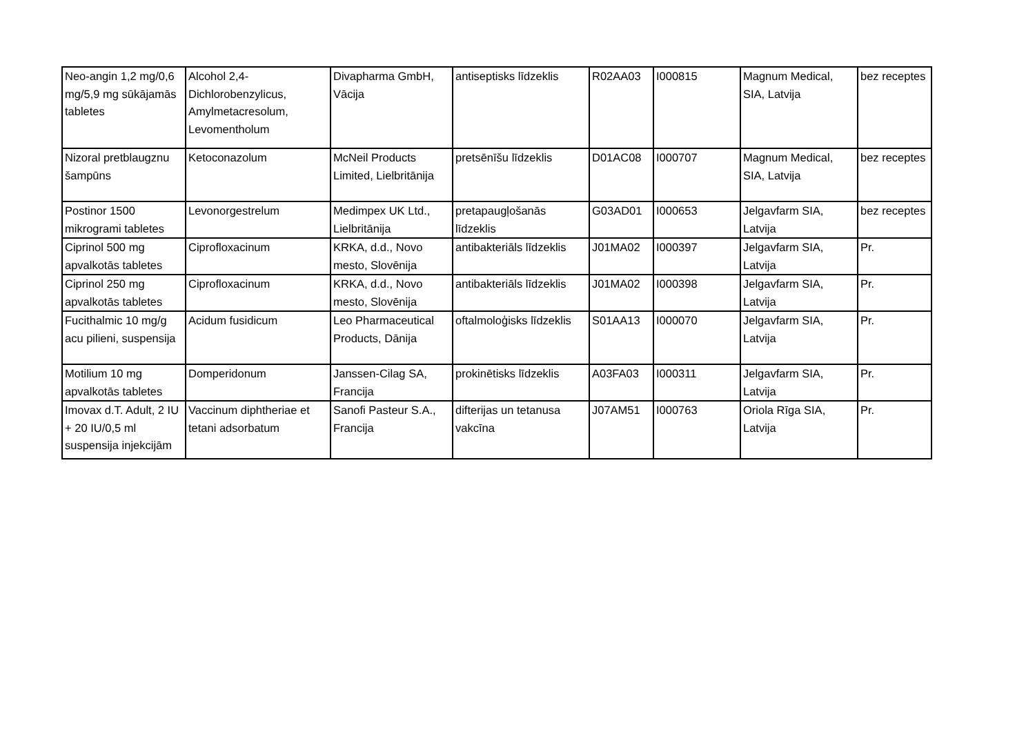| Neo-angin 1,2 mg/0,6 mg/5,9 mg sūkājamās tabletes | Alcohol 2,4-Dichlorobenzylicus, Amylmetacresolum, Levomentholum | Divapharma GmbH, Vācija | antiseptisks līdzeklis | R02AA03 | I000815 | Magnum Medical, SIA, Latvija | bez receptes |
| Nizoral pretblaugznu šampūns | Ketoconazolum | McNeil Products Limited, Lielbritānija | pretsēnīšu līdzeklis | D01AC08 | I000707 | Magnum Medical, SIA, Latvija | bez receptes |
| Postinor 1500 mikrogrami tabletes | Levonorgestrelum | Medimpex UK Ltd., Lielbritānija | pretapaugļošanās līdzeklis | G03AD01 | I000653 | Jelgavfarm SIA, Latvija | bez receptes |
| Ciprinol 500 mg apvalkotās tabletes | Ciprofloxacinum | KRKA, d.d., Novo mesto, Slovēnija | antibakteriāls līdzeklis | J01MA02 | I000397 | Jelgavfarm SIA, Latvija | Pr. |
| Ciprinol 250 mg apvalkotās tabletes | Ciprofloxacinum | KRKA, d.d., Novo mesto, Slovēnija | antibakteriāls līdzeklis | J01MA02 | I000398 | Jelgavfarm SIA, Latvija | Pr. |
| Fucithalmic 10 mg/g acu pilieni, suspensija | Acidum fusidicum | Leo Pharmaceutical Products, Dānija | oftalmoloģisks līdzeklis | S01AA13 | I000070 | Jelgavfarm SIA, Latvija | Pr. |
| Motilium 10 mg apvalkotās tabletes | Domperidonum | Janssen-Cilag SA, Francija | prokinētisks līdzeklis | A03FA03 | I000311 | Jelgavfarm SIA, Latvija | Pr. |
| Imovax d.T. Adult, 2 IU + 20 IU/0,5 ml suspensija injekcijām | Vaccinum diphtheriae et tetani adsorbatum | Sanofi Pasteur S.A., Francija | difterijas un tetanusa vakcīna | J07AM51 | I000763 | Oriola Rīga SIA, Latvija | Pr. |